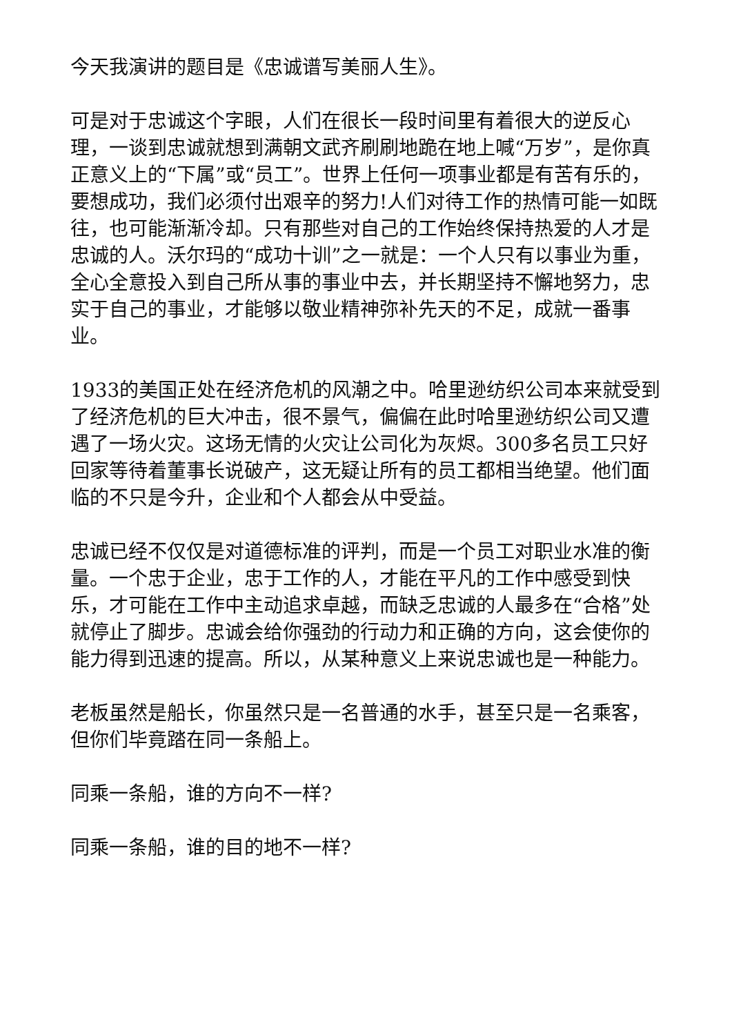今天我演讲的题目是《忠诚谱写美丽人生》。
可是对于忠诚这个字眼，人们在很长一段时间里有着很大的逆反心理，一谈到忠诚就想到满朝文武齐刷刷地跪在地上喊“万岁”，是你真正意义上的“下属”或“员工”。世界上任何一项事业都是有苦有乐的，要想成功，我们必须付出艰辛的努力!人们对待工作的热情可能一如既往，也可能渐渐冷却。只有那些对自己的工作始终保持热爱的人才是忠诚的人。沃尔玛的“成功十训”之一就是：一个人只有以事业为重，全心全意投入到自己所从事的事业中去，并长期坚持不懈地努力，忠实于自己的事业，才能够以敬业精神弥补先天的不足，成就一番事业。
1933的美国正处在经济危机的风潮之中。哈里逊纺织公司本来就受到了经济危机的巨大冲击，很不景气，偏偏在此时哈里逊纺织公司又遭遇了一场火灾。这场无情的火灾让公司化为灰烬。300多名员工只好回家等待着董事长说破产，这无疑让所有的员工都相当绝望。他们面临的不只是今升，企业和个人都会从中受益。
忠诚已经不仅仅是对道德标准的评判，而是一个员工对职业水准的衡量。一个忠于企业，忠于工作的人，才能在平凡的工作中感受到快乐，才可能在工作中主动追求卓越，而缺乏忠诚的人最多在“合格”处就停止了脚步。忠诚会给你强劲的行动力和正确的方向，这会使你的能力得到迅速的提高。所以，从某种意义上来说忠诚也是一种能力。
老板虽然是船长，你虽然只是一名普通的水手，甚至只是一名乘客，但你们毕竟踏在同一条船上。
同乘一条船，谁的方向不一样?
同乘一条船，谁的目的地不一样?